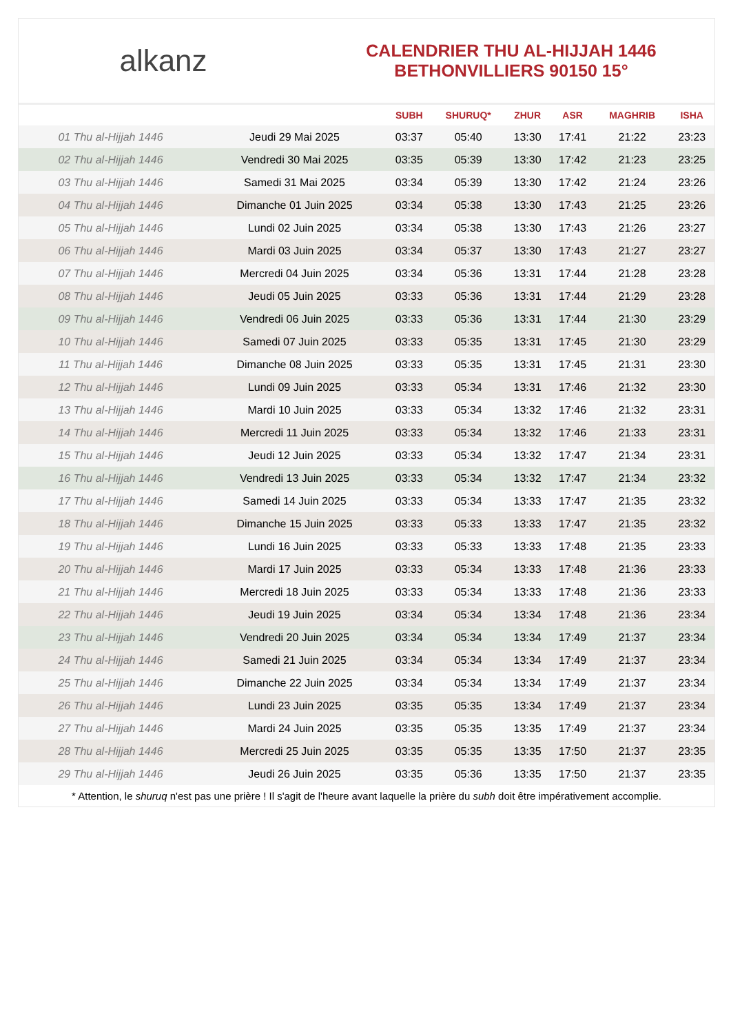alkanz
CALENDRIER THU AL-HIJJAH 1446
BETHONVILLIERS 90150 15°
| | | SUBH | SHURUQ* | ZHUR | ASR | MAGHRIB | ISHA |
| --- | --- | --- | --- | --- | --- | --- | --- |
| 01 Thu al-Hijjah 1446 | Jeudi 29 Mai 2025 | 03:37 | 05:40 | 13:30 | 17:41 | 21:22 | 23:23 |
| 02 Thu al-Hijjah 1446 | Vendredi 30 Mai 2025 | 03:35 | 05:39 | 13:30 | 17:42 | 21:23 | 23:25 |
| 03 Thu al-Hijjah 1446 | Samedi 31 Mai 2025 | 03:34 | 05:39 | 13:30 | 17:42 | 21:24 | 23:26 |
| 04 Thu al-Hijjah 1446 | Dimanche 01 Juin 2025 | 03:34 | 05:38 | 13:30 | 17:43 | 21:25 | 23:26 |
| 05 Thu al-Hijjah 1446 | Lundi 02 Juin 2025 | 03:34 | 05:38 | 13:30 | 17:43 | 21:26 | 23:27 |
| 06 Thu al-Hijjah 1446 | Mardi 03 Juin 2025 | 03:34 | 05:37 | 13:30 | 17:43 | 21:27 | 23:27 |
| 07 Thu al-Hijjah 1446 | Mercredi 04 Juin 2025 | 03:34 | 05:36 | 13:31 | 17:44 | 21:28 | 23:28 |
| 08 Thu al-Hijjah 1446 | Jeudi 05 Juin 2025 | 03:33 | 05:36 | 13:31 | 17:44 | 21:29 | 23:28 |
| 09 Thu al-Hijjah 1446 | Vendredi 06 Juin 2025 | 03:33 | 05:36 | 13:31 | 17:44 | 21:30 | 23:29 |
| 10 Thu al-Hijjah 1446 | Samedi 07 Juin 2025 | 03:33 | 05:35 | 13:31 | 17:45 | 21:30 | 23:29 |
| 11 Thu al-Hijjah 1446 | Dimanche 08 Juin 2025 | 03:33 | 05:35 | 13:31 | 17:45 | 21:31 | 23:30 |
| 12 Thu al-Hijjah 1446 | Lundi 09 Juin 2025 | 03:33 | 05:34 | 13:31 | 17:46 | 21:32 | 23:30 |
| 13 Thu al-Hijjah 1446 | Mardi 10 Juin 2025 | 03:33 | 05:34 | 13:32 | 17:46 | 21:32 | 23:31 |
| 14 Thu al-Hijjah 1446 | Mercredi 11 Juin 2025 | 03:33 | 05:34 | 13:32 | 17:46 | 21:33 | 23:31 |
| 15 Thu al-Hijjah 1446 | Jeudi 12 Juin 2025 | 03:33 | 05:34 | 13:32 | 17:47 | 21:34 | 23:31 |
| 16 Thu al-Hijjah 1446 | Vendredi 13 Juin 2025 | 03:33 | 05:34 | 13:32 | 17:47 | 21:34 | 23:32 |
| 17 Thu al-Hijjah 1446 | Samedi 14 Juin 2025 | 03:33 | 05:34 | 13:33 | 17:47 | 21:35 | 23:32 |
| 18 Thu al-Hijjah 1446 | Dimanche 15 Juin 2025 | 03:33 | 05:33 | 13:33 | 17:47 | 21:35 | 23:32 |
| 19 Thu al-Hijjah 1446 | Lundi 16 Juin 2025 | 03:33 | 05:33 | 13:33 | 17:48 | 21:35 | 23:33 |
| 20 Thu al-Hijjah 1446 | Mardi 17 Juin 2025 | 03:33 | 05:34 | 13:33 | 17:48 | 21:36 | 23:33 |
| 21 Thu al-Hijjah 1446 | Mercredi 18 Juin 2025 | 03:33 | 05:34 | 13:33 | 17:48 | 21:36 | 23:33 |
| 22 Thu al-Hijjah 1446 | Jeudi 19 Juin 2025 | 03:34 | 05:34 | 13:34 | 17:48 | 21:36 | 23:34 |
| 23 Thu al-Hijjah 1446 | Vendredi 20 Juin 2025 | 03:34 | 05:34 | 13:34 | 17:49 | 21:37 | 23:34 |
| 24 Thu al-Hijjah 1446 | Samedi 21 Juin 2025 | 03:34 | 05:34 | 13:34 | 17:49 | 21:37 | 23:34 |
| 25 Thu al-Hijjah 1446 | Dimanche 22 Juin 2025 | 03:34 | 05:34 | 13:34 | 17:49 | 21:37 | 23:34 |
| 26 Thu al-Hijjah 1446 | Lundi 23 Juin 2025 | 03:35 | 05:35 | 13:34 | 17:49 | 21:37 | 23:34 |
| 27 Thu al-Hijjah 1446 | Mardi 24 Juin 2025 | 03:35 | 05:35 | 13:35 | 17:49 | 21:37 | 23:34 |
| 28 Thu al-Hijjah 1446 | Mercredi 25 Juin 2025 | 03:35 | 05:35 | 13:35 | 17:50 | 21:37 | 23:35 |
| 29 Thu al-Hijjah 1446 | Jeudi 26 Juin 2025 | 03:35 | 05:36 | 13:35 | 17:50 | 21:37 | 23:35 |
* Attention, le shuruq n'est pas une prière ! Il s'agit de l'heure avant laquelle la prière du subh doit être impérativement accomplie.